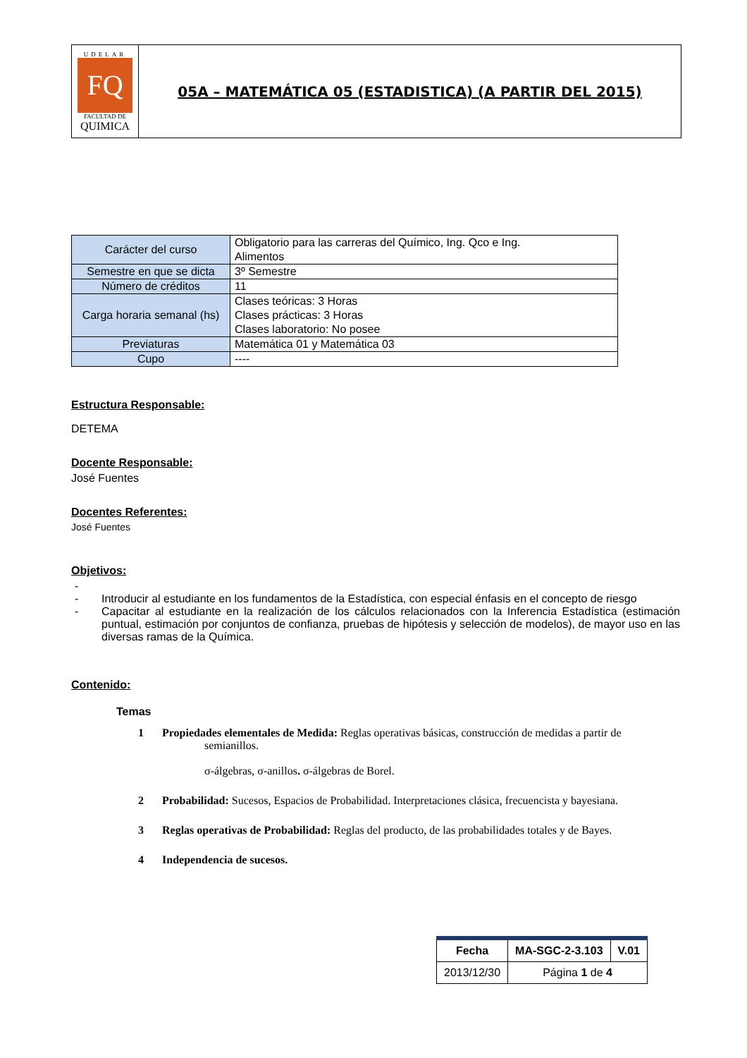UDELAR
FQ
FACULTAD DE
QUIMICA
05A – MATEMÁTICA 05 (ESTADISTICA) (A PARTIR DEL 2015)
| Carácter del curso | Obligatorio para las carreras del Químico, Ing. Qco e Ing. Alimentos |
| Semestre en que se dicta | 3º Semestre |
| Número de créditos | 11 |
| Carga horaria semanal (hs) | Clases teóricas: 3 Horas Clases prácticas: 3 Horas Clases laboratorio: No posee |
| Previaturas | Matemática 01 y Matemática 03 |
| Cupo | ---- |
Estructura Responsable:
DETEMA
Docente Responsable:
José Fuentes
Docentes Referentes:
José Fuentes
Objetivos:
-
- Introducir al estudiante en los fundamentos de la Estadística, con especial énfasis en el concepto de riesgo
- Capacitar al estudiante en la realización de los cálculos relacionados con la Inferencia Estadística (estimación puntual, estimación por conjuntos de confianza, pruebas de hipótesis y selección de modelos), de mayor uso en las diversas ramas de la Química.
Contenido:
Temas
1 Propiedades elementales de Medida: Reglas operativas básicas, construcción de medidas a partir de
semianillos.
σ-álgebras, σ-anillos. σ-álgebras de Borel.
2 Probabilidad: Sucesos, Espacios de Probabilidad. Interpretaciones clásica, frecuencista y bayesiana.
3 Reglas operativas de Probabilidad: Reglas del producto, de las probabilidades totales y de Bayes.
4 Independencia de sucesos.
| Fecha | MA-SGC-2-3.103 | V.01 |
| 2013/12/30 | Página 1 de 4 | |